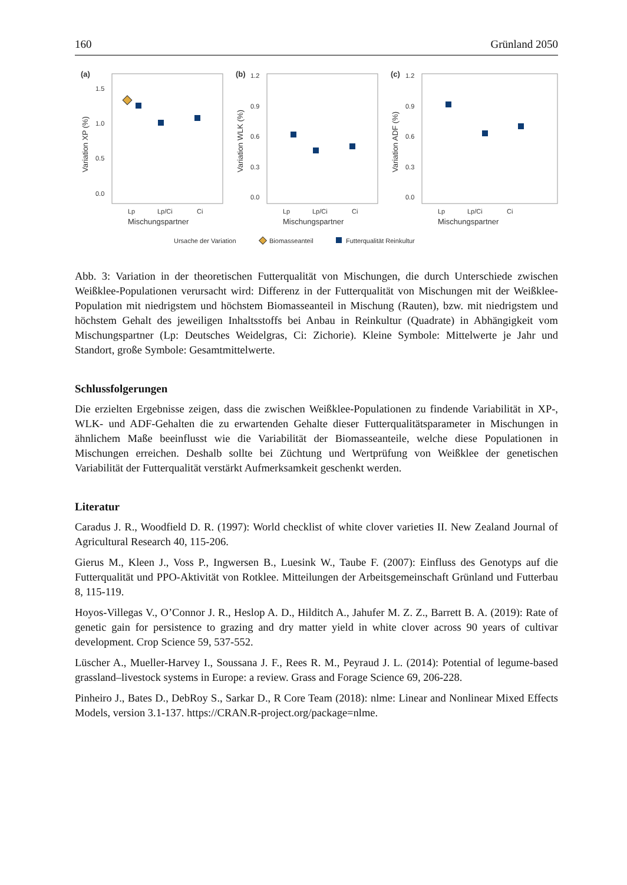160 Grünland 2050
(a)
1.5
1.0
0.5
0.0
Variation XP (%)
Lp
Lp/Ci
Ci
Mischungspartner
(b)
1.2
0.9
0.6
0.3
0.0
Variation WLK (%)
Lp
Lp/Ci
Ci
Mischungspartner
(c)
1.2
0.9
0.6
0.3
0.0
Variation ADF (%)
Lp
Lp/Ci
Ci
Mischungspartner
Ursache der Variation
Biomasseanteil
Futterqualität Reinkultur
Abb. 3: Variation in der theoretischen Futterqualität von Mischungen, die durch Unterschiede zwischen Weißklee-Populationen verursacht wird: Differenz in der Futterqualität von Mischungen mit der Weißklee-Population mit niedrigstem und höchstem Biomasseanteil in Mischung (Rauten), bzw. mit niedrigstem und höchstem Gehalt des jeweiligen Inhaltsstoffs bei Anbau in Reinkultur (Quadrate) in Abhängigkeit vom Mischungspartner (Lp: Deutsches Weidelgras, Ci: Zichorie). Kleine Symbole: Mittelwerte je Jahr und Standort, große Symbole: Gesamtmittelwerte.
Schlussfolgerungen
Die erzielten Ergebnisse zeigen, dass die zwischen Weißklee-Populationen zu findende Variabilität in XP-, WLK- und ADF-Gehalten die zu erwartenden Gehalte dieser Futterqualitätsparameter in Mischungen in ähnlichem Maße beeinflusst wie die Variabilität der Biomasseanteile, welche diese Populationen in Mischungen erreichen. Deshalb sollte bei Züchtung und Wertprüfung von Weißklee der genetischen Variabilität der Futterqualität verstärkt Aufmerksamkeit geschenkt werden.
Literatur
Caradus J. R., Woodfield D. R. (1997): World checklist of white clover varieties II. New Zealand Journal of Agricultural Research 40, 115-206.
Gierus M., Kleen J., Voss P., Ingwersen B., Luesink W., Taube F. (2007): Einfluss des Genotyps auf die Futterqualität und PPO-Aktivität von Rotklee. Mitteilungen der Arbeitsgemeinschaft Grünland und Futterbau 8, 115-119.
Hoyos-Villegas V., O’Connor J. R., Heslop A. D., Hilditch A., Jahufer M. Z. Z., Barrett B. A. (2019): Rate of genetic gain for persistence to grazing and dry matter yield in white clover across 90 years of cultivar development. Crop Science 59, 537-552.
Lüscher A., Mueller-Harvey I., Soussana J. F., Rees R. M., Peyraud J. L. (2014): Potential of legume-based grassland–livestock systems in Europe: a review. Grass and Forage Science 69, 206-228.
Pinheiro J., Bates D., DebRoy S., Sarkar D., R Core Team (2018): nlme: Linear and Nonlinear Mixed Effects Models, version 3.1-137. https://CRAN.R-project.org/package=nlme.